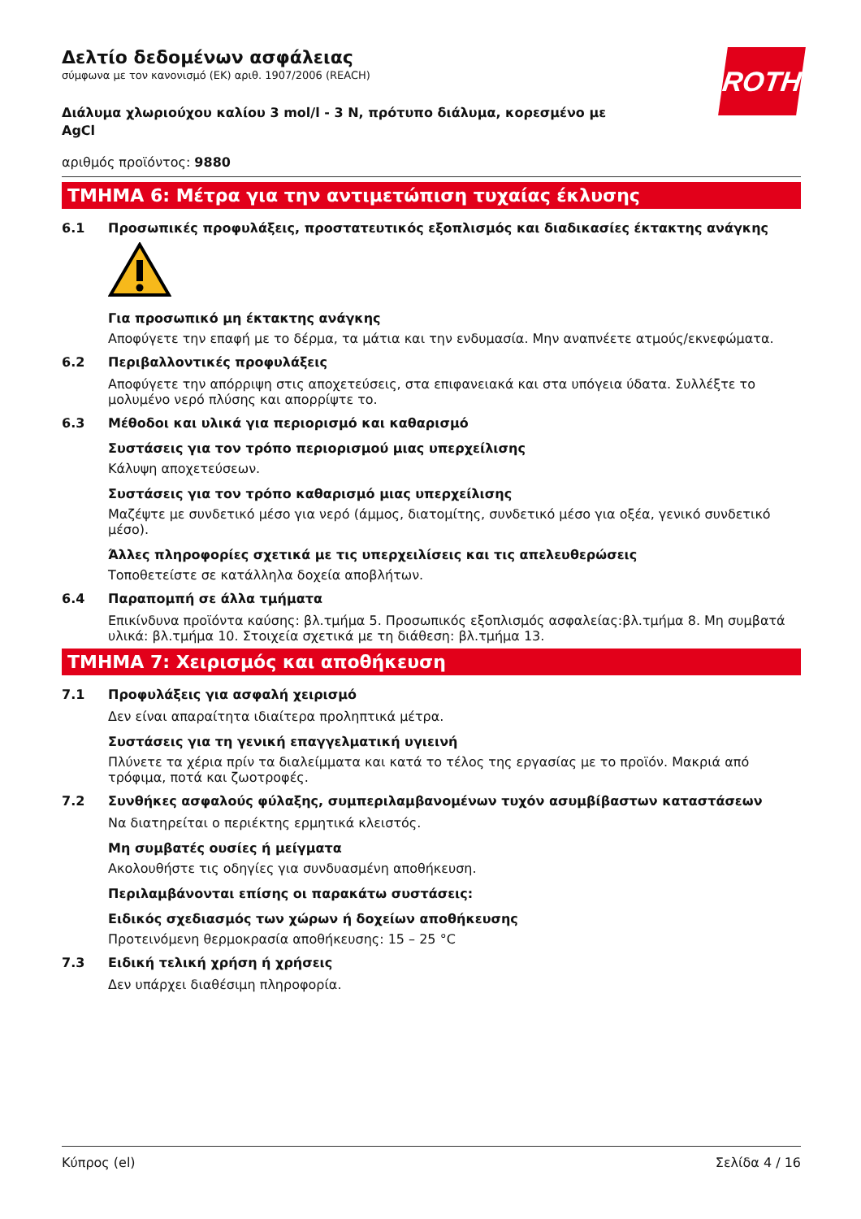ROTH
Δελτίο δεδομένων ασφάλειας
σύμφωνα με τον κανονισμό (ΕΚ) αριθ. 1907/2006 (REACH)
Διάλυμα χλωριούχου καλίου 3 mol/l - 3 N, πρότυπο διάλυμα, κορεσμένο με AgCl
αριθμός προϊόντος: 9880
ΤΜΗΜΑ 6: Μέτρα για την αντιμετώπιση τυχαίας έκλυσης
6.1 Προσωπικές προφυλάξεις, προστατευτικός εξοπλισμός και διαδικασίες έκτακτης ανάγκης
Για προσωπικό μη έκτακτης ανάγκης
Αποφύγετε την επαφή με το δέρμα, τα μάτια και την ενδυμασία. Μην αναπνέετε ατμούς/εκνεφώματα.
6.2 Περιβαλλοντικές προφυλάξεις
Αποφύγετε την απόρριψη στις αποχετεύσεις, στα επιφανειακά και στα υπόγεια ύδατα. Συλλέξτε το μολυμένο νερό πλύσης και απορρίψτε το.
6.3 Μέθοδοι και υλικά για περιορισμό και καθαρισμό
Συστάσεις για τον τρόπο περιορισμού μιας υπερχείλισης
Κάλυψη αποχετεύσεων.
Συστάσεις για τον τρόπο καθαρισμό μιας υπερχείλισης
Μαζέψτε με συνδετικό μέσο για νερό (άμμος, διατομίτης, συνδετικό μέσο για οξέα, γενικό συνδετικό μέσο).
Άλλες πληροφορίες σχετικά με τις υπερχειλίσεις και τις απελευθερώσεις
Τοποθετείστε σε κατάλληλα δοχεία αποβλήτων.
6.4 Παραπομπή σε άλλα τμήματα
Επικίνδυνα προϊόντα καύσης: βλ.τμήμα 5. Προσωπικός εξοπλισμός ασφαλείας:βλ.τμήμα 8. Μη συμβατά υλικά: βλ.τμήμα 10. Στοιχεία σχετικά με τη διάθεση: βλ.τμήμα 13.
ΤΜΗΜΑ 7: Χειρισμός και αποθήκευση
7.1 Προφυλάξεις για ασφαλή χειρισμό
Δεν είναι απαραίτητα ιδιαίτερα προληπτικά μέτρα.
Συστάσεις για τη γενική επαγγελματική υγιεινή
Πλύνετε τα χέρια πρίν τα διαλείμματα και κατά το τέλος της εργασίας με το προϊόν. Μακριά από τρόφιμα, ποτά και ζωοτροφές.
7.2 Συνθήκες ασφαλούς φύλαξης, συμπεριλαμβανομένων τυχόν ασυμβίβαστων καταστάσεων
Να διατηρείται ο περιέκτης ερμητικά κλειστός.
Μη συμβατές ουσίες ή μείγματα
Ακολουθήστε τις οδηγίες για συνδυασμένη αποθήκευση.
Περιλαμβάνονται επίσης οι παρακάτω συστάσεις:
Ειδικός σχεδιασμός των χώρων ή δοχείων αποθήκευσης
Προτεινόμενη θερμοκρασία αποθήκευσης: 15 – 25 °C
7.3 Ειδική τελική χρήση ή χρήσεις
Δεν υπάρχει διαθέσιμη πληροφορία.
Κύπρος (el) Σελίδα 4 / 16